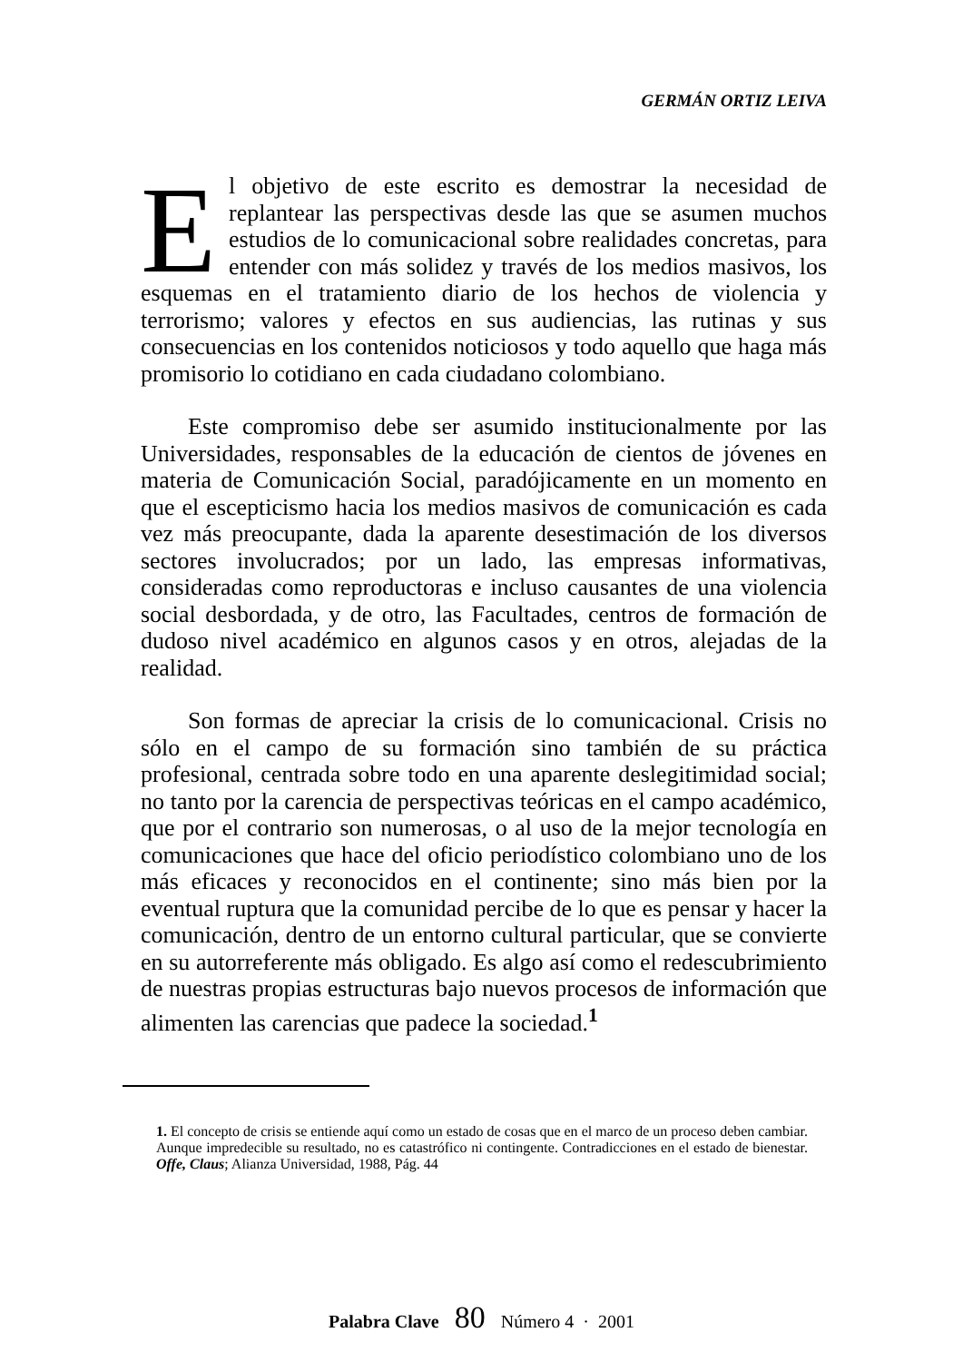GERMÁN ORTIZ LEIVA
El objetivo de este escrito es demostrar la necesidad de replantear las perspectivas desde las que se asumen muchos estudios de lo comunicacional sobre realidades concretas, para entender con más solidez y través de los medios masivos, los esquemas en el tratamiento diario de los hechos de violencia y terrorismo; valores y efectos en sus audiencias, las rutinas y sus consecuencias en los contenidos noticiosos y todo aquello que haga más promisorio lo cotidiano en cada ciudadano colombiano.
Este compromiso debe ser asumido institucionalmente por las Universidades, responsables de la educación de cientos de jóvenes en materia de Comunicación Social, paradójicamente en un momento en que el escepticismo hacia los medios masivos de comunicación es cada vez más preocupante, dada la aparente desestimación de los diversos sectores involucrados; por un lado, las empresas informativas, consideradas como reproductoras e incluso causantes de una violencia social desbordada, y de otro, las Facultades, centros de formación de dudoso nivel académico en algunos casos y en otros, alejadas de la realidad.
Son formas de apreciar la crisis de lo comunicacional. Crisis no sólo en el campo de su formación sino también de su práctica profesional, centrada sobre todo en una aparente deslegitimidad social; no tanto por la carencia de perspectivas teóricas en el campo académico, que por el contrario son numerosas, o al uso de la mejor tecnología en comunicaciones que hace del oficio periodístico colombiano uno de los más eficaces y reconocidos en el continente; sino más bien por la eventual ruptura que la comunidad percibe de lo que es pensar y hacer la comunicación, dentro de un entorno cultural particular, que se convierte en su autorreferente más obligado. Es algo así como el redescubrimiento de nuestras propias estructuras bajo nuevos procesos de información que alimenten las carencias que padece la sociedad.<sup>1</sup>
1. El concepto de crisis se entiende aquí como un estado de cosas que en el marco de un proceso deben cambiar. Aunque impredecible su resultado, no es catastrófico ni contingente. Contradicciones en el estado de bienestar. Offe, Claus; Alianza Universidad, 1988, Pág. 44
Palabra Clave 80 Número 4 · 2001